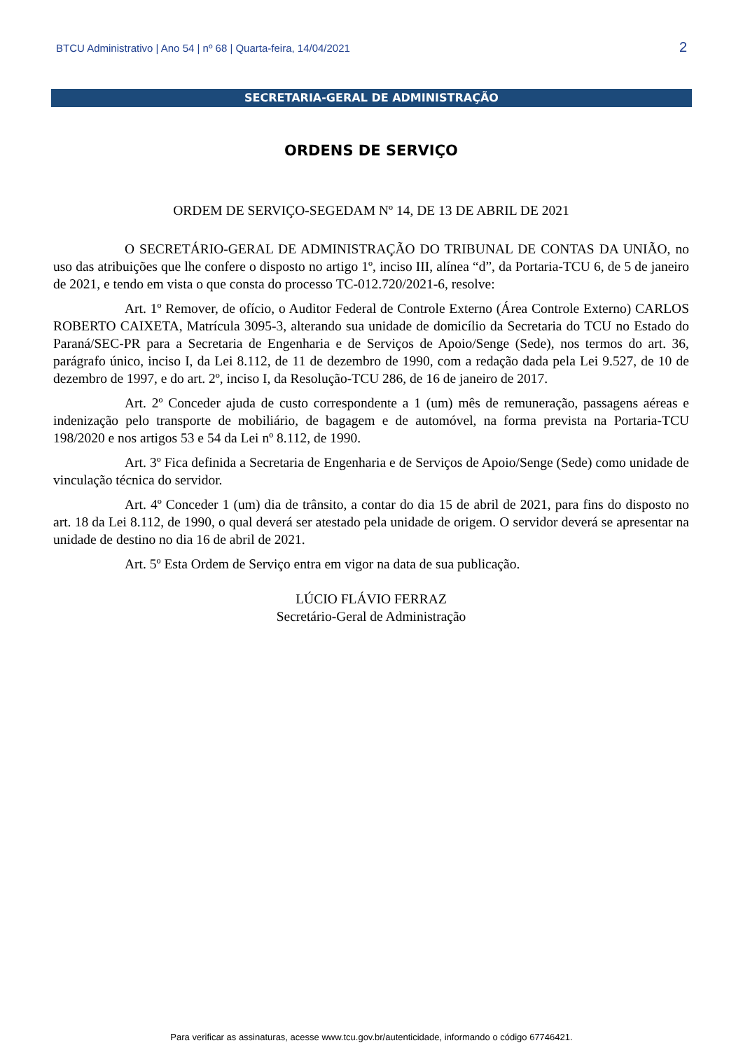BTCU Administrativo | Ano 54 | nº 68 | Quarta-feira, 14/04/2021 2
SECRETARIA-GERAL DE ADMINISTRAÇÃO
ORDENS DE SERVIÇO
ORDEM DE SERVIÇO-SEGEDAM Nº 14, DE 13 DE ABRIL DE 2021
O SECRETÁRIO-GERAL DE ADMINISTRAÇÃO DO TRIBUNAL DE CONTAS DA UNIÃO, no uso das atribuições que lhe confere o disposto no artigo 1º, inciso III, alínea “d”, da Portaria-TCU 6, de 5 de janeiro de 2021, e tendo em vista o que consta do processo TC-012.720/2021-6, resolve:
Art. 1º Remover, de ofício, o Auditor Federal de Controle Externo (Área Controle Externo) CARLOS ROBERTO CAIXETA, Matrícula 3095-3, alterando sua unidade de domicílio da Secretaria do TCU no Estado do Paraná/SEC-PR para a Secretaria de Engenharia e de Serviços de Apoio/Senge (Sede), nos termos do art. 36, parágrafo único, inciso I, da Lei 8.112, de 11 de dezembro de 1990, com a redação dada pela Lei 9.527, de 10 de dezembro de 1997, e do art. 2º, inciso I, da Resolução-TCU 286, de 16 de janeiro de 2017.
Art. 2º Conceder ajuda de custo correspondente a 1 (um) mês de remuneração, passagens aéreas e indenização pelo transporte de mobiliário, de bagagem e de automóvel, na forma prevista na Portaria-TCU 198/2020 e nos artigos 53 e 54 da Lei nº 8.112, de 1990.
Art. 3º Fica definida a Secretaria de Engenharia e de Serviços de Apoio/Senge (Sede) como unidade de vinculação técnica do servidor.
Art. 4º Conceder 1 (um) dia de trânsito, a contar do dia 15 de abril de 2021, para fins do disposto no art. 18 da Lei 8.112, de 1990, o qual deverá ser atestado pela unidade de origem. O servidor deverá se apresentar na unidade de destino no dia 16 de abril de 2021.
Art. 5º Esta Ordem de Serviço entra em vigor na data de sua publicação.
LÚCIO FLÁVIO FERRAZ
Secretário-Geral de Administração
Para verificar as assinaturas, acesse www.tcu.gov.br/autenticidade, informando o código 67746421.